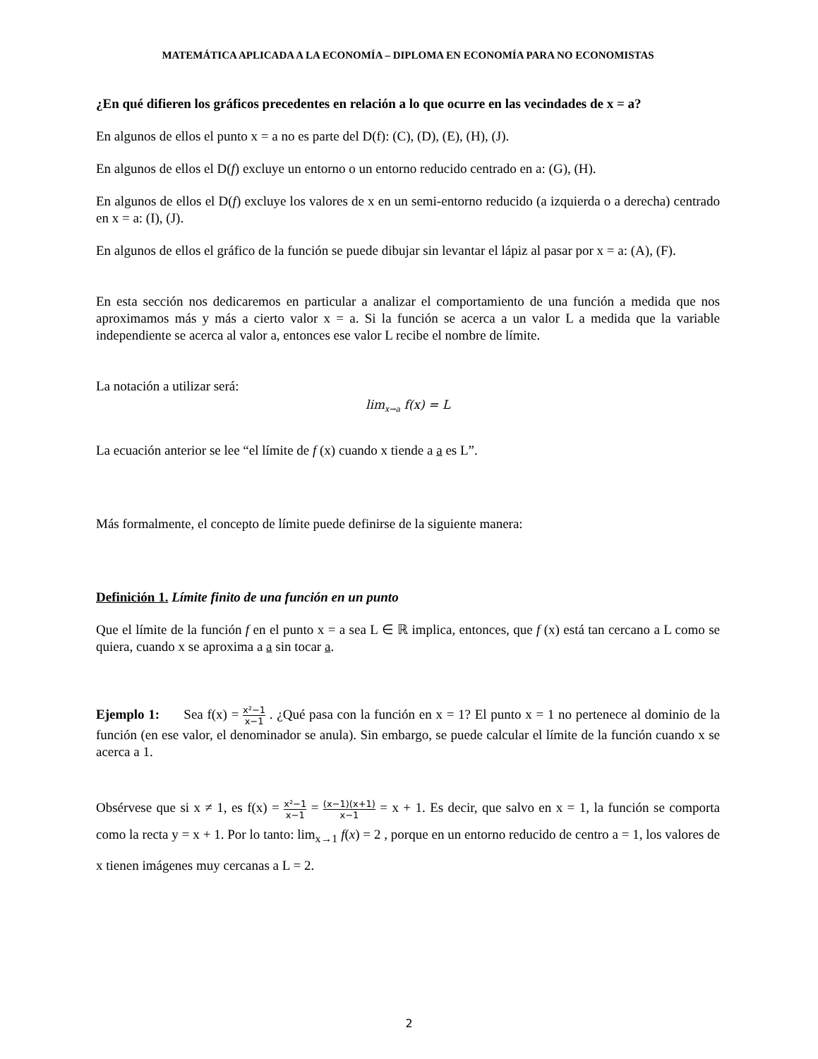MATEMÁTICA APLICADA A LA ECONOMÍA – DIPLOMA EN ECONOMÍA PARA NO ECONOMISTAS
¿En qué difieren los gráficos precedentes en relación a lo que ocurre en las vecindades de x = a?
En algunos de ellos el punto x = a no es parte del D(f): (C), (D), (E), (H), (J).
En algunos de ellos el D(f) excluye un entorno o un entorno reducido centrado en a: (G), (H).
En algunos de ellos el D(f) excluye los valores de x en un semi-entorno reducido (a izquierda o a derecha) centrado en x = a: (I), (J).
En algunos de ellos el gráfico de la función se puede dibujar sin levantar el lápiz al pasar por x = a: (A), (F).
En esta sección nos dedicaremos en particular a analizar el comportamiento de una función a medida que nos aproximamos más y más a cierto valor x = a. Si la función se acerca a un valor L a medida que la variable independiente se acerca al valor a, entonces ese valor L recibe el nombre de límite.
La notación a utilizar será:
lim<sub>x→a</sub> f(x) = L
La ecuación anterior se lee “el límite de f (x) cuando x tiende a a es L”.
Más formalmente, el concepto de límite puede definirse de la siguiente manera:
Definición 1. Límite finito de una función en un punto
Que el límite de la función f en el punto x = a sea L ∈ ℝ implica, entonces, que f (x) está tan cercano a L como se quiera, cuando x se aproxima a a sin tocar a.
Ejemplo 1: Sea f(x) = x²−1 x−1 . ¿Qué pasa con la función en x = 1? El punto x = 1 no pertenece al dominio de la función (en ese valor, el denominador se anula). Sin embargo, se puede calcular el límite de la función cuando x se acerca a 1.
Obsérvese que si x ≠ 1, es f(x) = x²−1 x−1 = (x−1)(x+1) x−1 = x + 1. Es decir, que salvo en x = 1, la función se comporta como la recta y = x + 1. Por lo tanto: lim<sub>x→1</sub> f(x) = 2 , porque en un entorno reducido de centro a = 1, los valores de x tienen imágenes muy cercanas a L = 2.
2